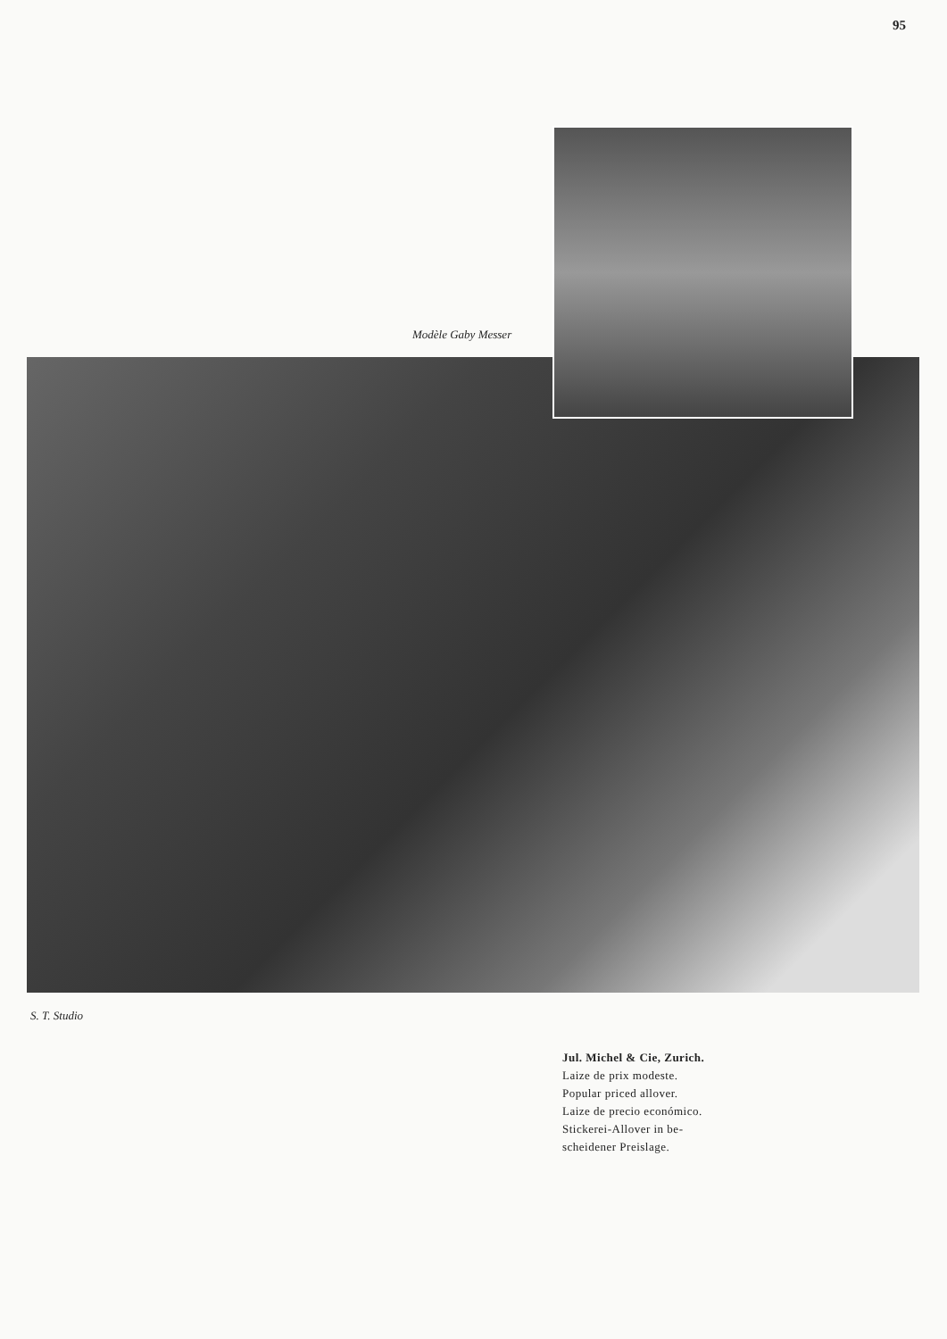95
Modèle Gaby Messer
S. T. Studio
Jul. Michel & Cie, Zurich.
Laize de prix modeste.
Popular priced allover.
Laize de precio económico.
Stickerei-Allover in be-
scheidener Preislage.